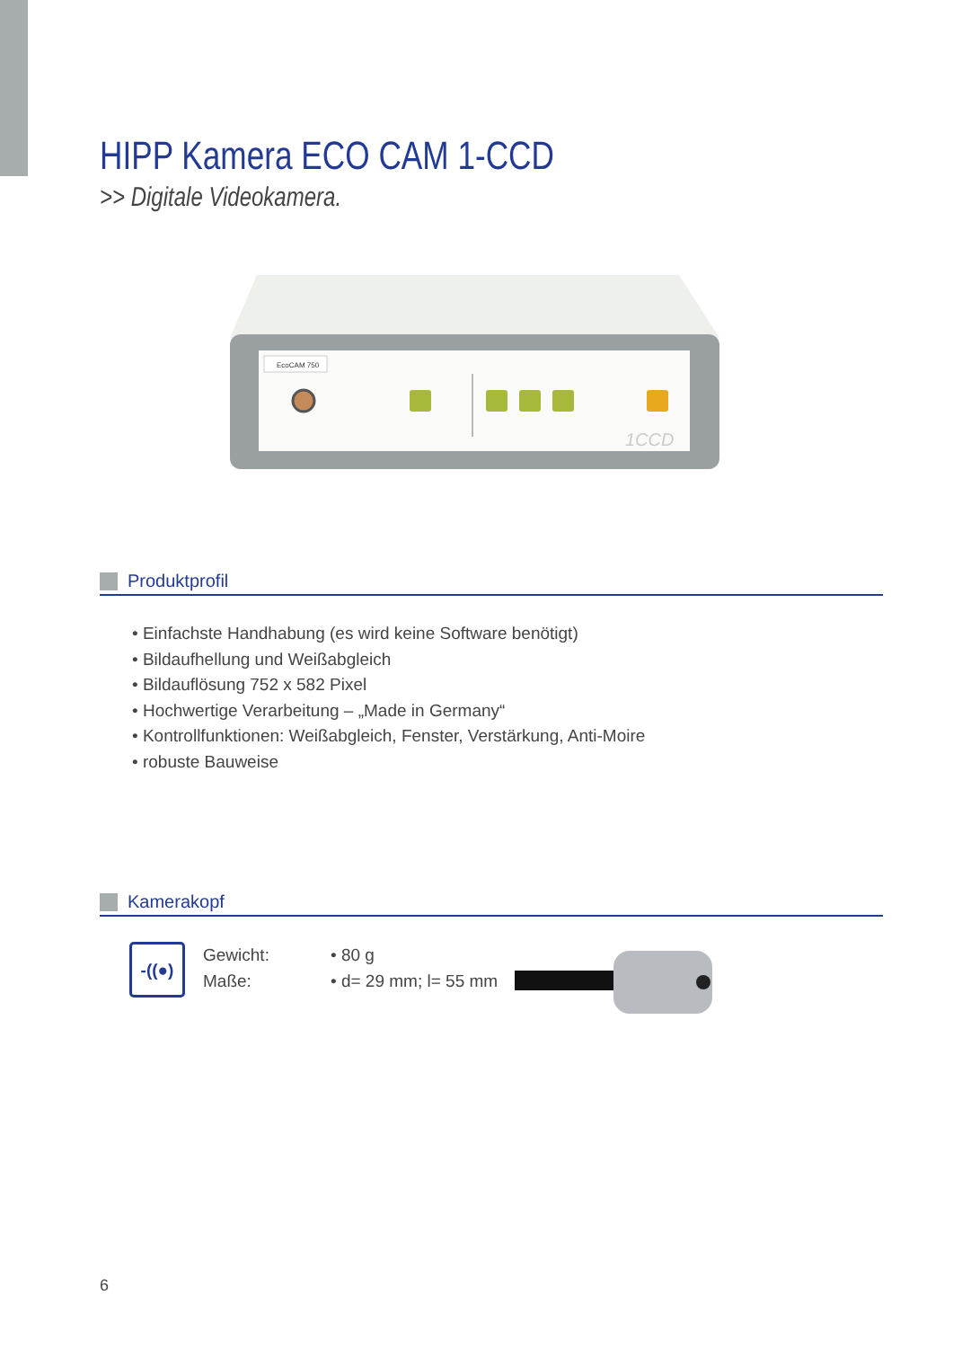HIPP Kamera ECO CAM 1-CCD
>> Digitale Videokamera.
EcoCAM 750
1CCD
Produktprofil
• Einfachste Handhabung (es wird keine Software benötigt)
• Bildaufhellung und Weißabgleich
• Bildauflösung 752 x 582 Pixel
• Hochwertige Verarbeitung – „Made in Germany“
• Kontrollfunktionen: Weißabgleich, Fenster, Verstärkung, Anti-Moire
• robuste Bauweise
Kamerakopf
-((●)
Gewicht:
Maße:
• 80 g
• d= 29 mm; l= 55 mm
6